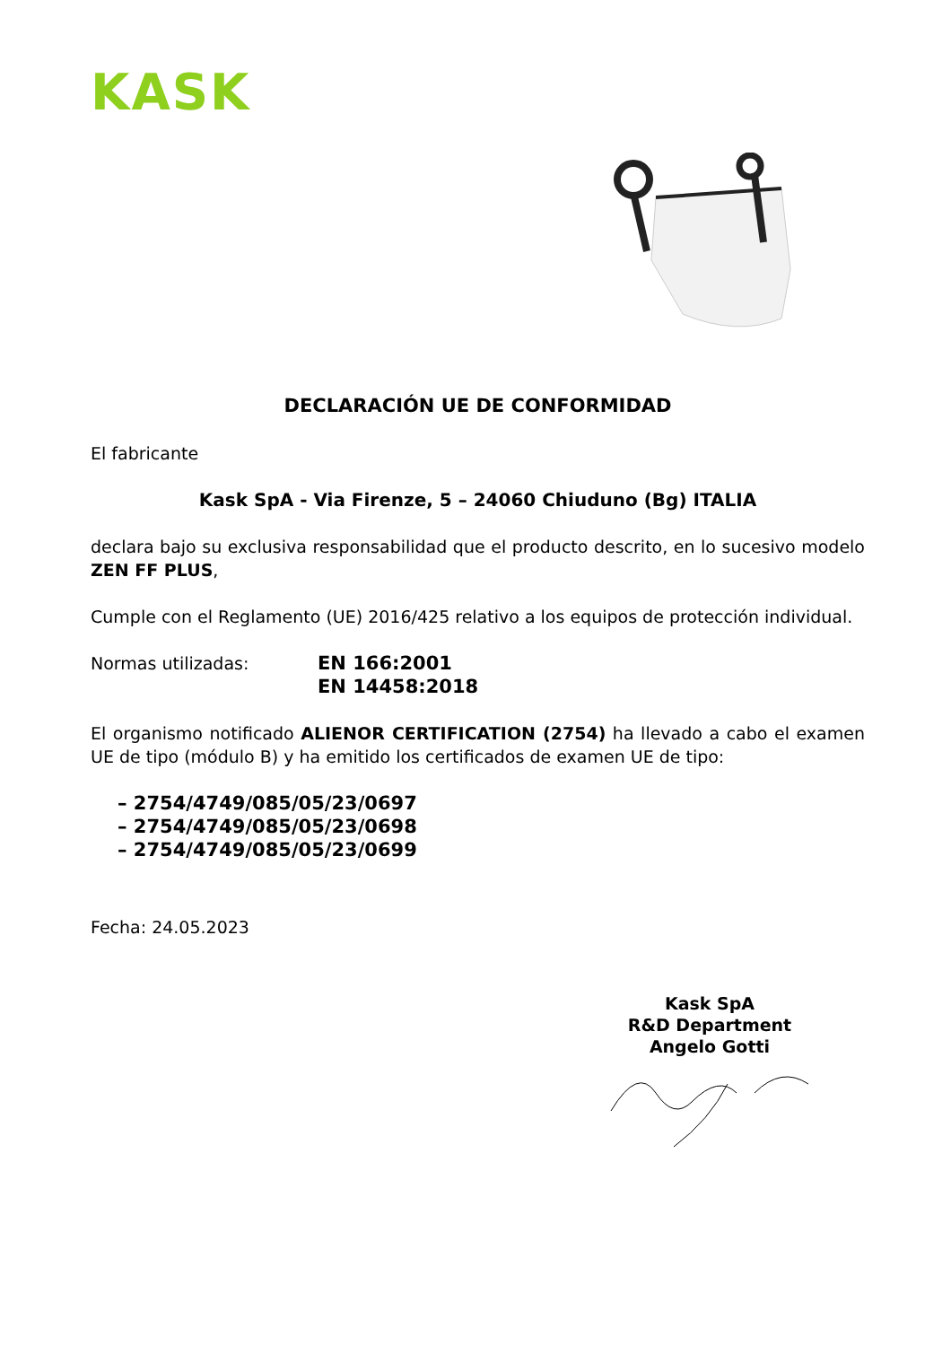KASK
DECLARACIÓN UE DE CONFORMIDAD
El fabricante
Kask SpA - Via Firenze, 5 – 24060 Chiuduno (Bg) ITALIA
declara bajo su exclusiva responsabilidad que el producto descrito, en lo sucesivo modelo ZEN FF PLUS,
Cumple con el Reglamento (UE) 2016/425 relativo a los equipos de protección individual.
Normas utilizadas: EN 166:2001
EN 14458:2018
El organismo notificado ALIENOR CERTIFICATION (2754) ha llevado a cabo el examen UE de tipo (módulo B) y ha emitido los certificados de examen UE de tipo:
– 2754/4749/085/05/23/0697
– 2754/4749/085/05/23/0698
– 2754/4749/085/05/23/0699
Fecha: 24.05.2023
Kask SpA
R&D Department
Angelo Gotti